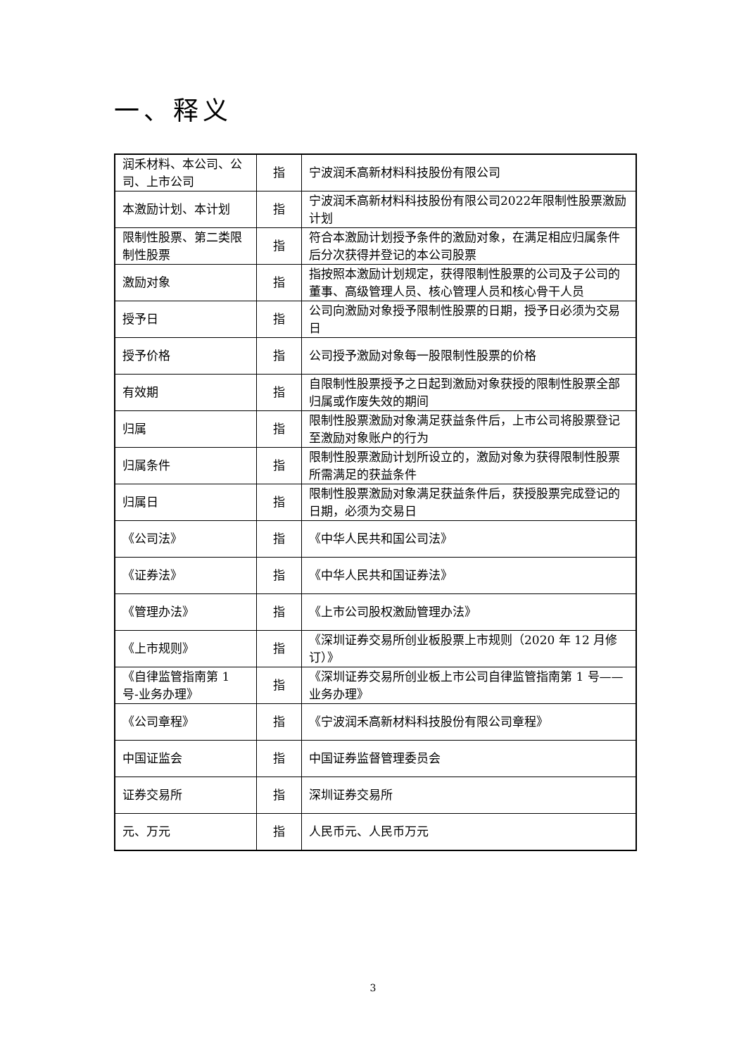一、释义
| 润禾材料、本公司、公司、上市公司 | 指 | 宁波润禾高新材料科技股份有限公司 |
| 本激励计划、本计划 | 指 | 宁波润禾高新材料科技股份有限公司2022年限制性股票激励计划 |
| 限制性股票、第二类限制性股票 | 指 | 符合本激励计划授予条件的激励对象，在满足相应归属条件后分次获得并登记的本公司股票 |
| 激励对象 | 指 | 指按照本激励计划规定，获得限制性股票的公司及子公司的董事、高级管理人员、核心管理人员和核心骨干人员 |
| 授予日 | 指 | 公司向激励对象授予限制性股票的日期，授予日必须为交易日 |
| 授予价格 | 指 | 公司授予激励对象每一股限制性股票的价格 |
| 有效期 | 指 | 自限制性股票授予之日起到激励对象获授的限制性股票全部归属或作废失效的期间 |
| 归属 | 指 | 限制性股票激励对象满足获益条件后，上市公司将股票登记至激励对象账户的行为 |
| 归属条件 | 指 | 限制性股票激励计划所设立的，激励对象为获得限制性股票所需满足的获益条件 |
| 归属日 | 指 | 限制性股票激励对象满足获益条件后，获授股票完成登记的日期，必须为交易日 |
| 《公司法》 | 指 | 《中华人民共和国公司法》 |
| 《证券法》 | 指 | 《中华人民共和国证券法》 |
| 《管理办法》 | 指 | 《上市公司股权激励管理办法》 |
| 《上市规则》 | 指 | 《深圳证券交易所创业板股票上市规则（2020 年 12 月修订）》 |
| 《自律监管指南第 1 号-业务办理》 | 指 | 《深圳证券交易所创业板上市公司自律监管指南第 1 号——业务办理》 |
| 《公司章程》 | 指 | 《宁波润禾高新材料科技股份有限公司章程》 |
| 中国证监会 | 指 | 中国证券监督管理委员会 |
| 证券交易所 | 指 | 深圳证券交易所 |
| 元、万元 | 指 | 人民币元、人民币万元 |
3